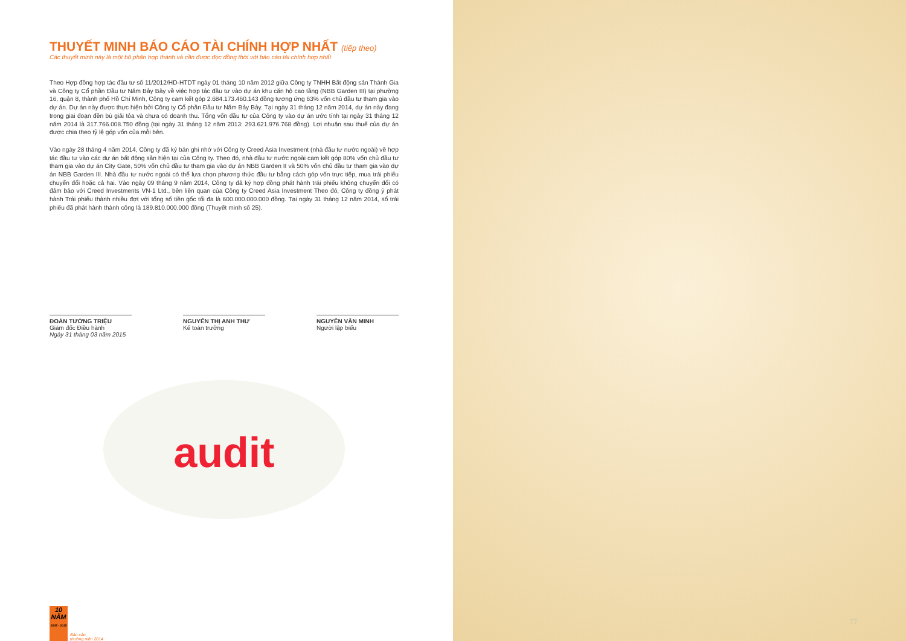THUYẾT MINH BÁO CÁO TÀI CHÍNH HỢP NHẤT (tiếp theo)
Các thuyết minh này là một bộ phận hợp thành và cần được đọc đồng thời với báo cáo tài chính hợp nhất
Theo Hợp đồng hợp tác đầu tư số 11/2012/HD-HTDT ngày 01 tháng 10 năm 2012 giữa Công ty TNHH Bất động sản Thành Gia và Công ty Cổ phần Đầu tư Năm Bảy Bảy về việc hợp tác đầu tư vào dự án khu căn hộ cao tầng (NBB Garden III) tại phường 16, quận 8, thành phố Hồ Chí Minh, Công ty cam kết góp 2.684.173.460.143 đồng tương ứng 63% vốn chủ đầu tư tham gia vào dự án. Dự án này được thực hiện bởi Công ty Cổ phần Đầu tư Năm Bảy Bảy. Tại ngày 31 tháng 12 năm 2014, dự án này đang trong giai đoạn đền bù giải tỏa và chưa có doanh thu. Tổng vốn đầu tư của Công ty vào dự án ước tính tại ngày 31 tháng 12 năm 2014 là 317.766.008.750 đồng (tại ngày 31 tháng 12 năm 2013: 293.621.976.768 đồng). Lợi nhuận sau thuế của dự án được chia theo tỷ lệ góp vốn của mỗi bên.
Vào ngày 28 tháng 4 năm 2014, Công ty đã ký bản ghi nhớ với Công ty Creed Asia Investment (nhà đầu tư nước ngoài) về hợp tác đầu tư vào các dự án bất động sản hiện tại của Công ty. Theo đó, nhà đầu tư nước ngoài cam kết góp 80% vốn chủ đầu tư tham gia vào dự án City Gate, 50% vốn chủ đầu tư tham gia vào dự án NBB Garden II và 50% vốn chủ đầu tư tham gia vào dự án NBB Garden III. Nhà đầu tư nước ngoài có thể lựa chọn phương thức đầu tư bằng cách góp vốn trực tiếp, mua trái phiếu chuyển đổi hoặc cả hai. Vào ngày 09 tháng 9 năm 2014, Công ty đã ký hợp đồng phát hành trái phiếu không chuyển đổi có đảm bảo với Creed Investments VN-1 Ltd., bên liên quan của Công ty Creed Asia Investment Theo đó, Công ty đồng ý phát hành Trái phiếu thành nhiều đợt với tổng số tiền gốc tối đa là 600.000.000.000 đồng. Tại ngày 31 tháng 12 năm 2014, số trái phiếu đã phát hành thành công là 189.810.000.000 đồng (Thuyết minh số 25).
ĐOÀN TƯỜNG TRIỆU
Giám đốc Điều hành
Ngày 31 tháng 03 năm 2015
NGUYỄN THỊ ANH THƯ
Kế toán trưởng
NGUYỄN VĂN MINH
Người lập biểu
audit
10
NĂM
2005 - 2015
Báo cáo
thường niên 2014
77